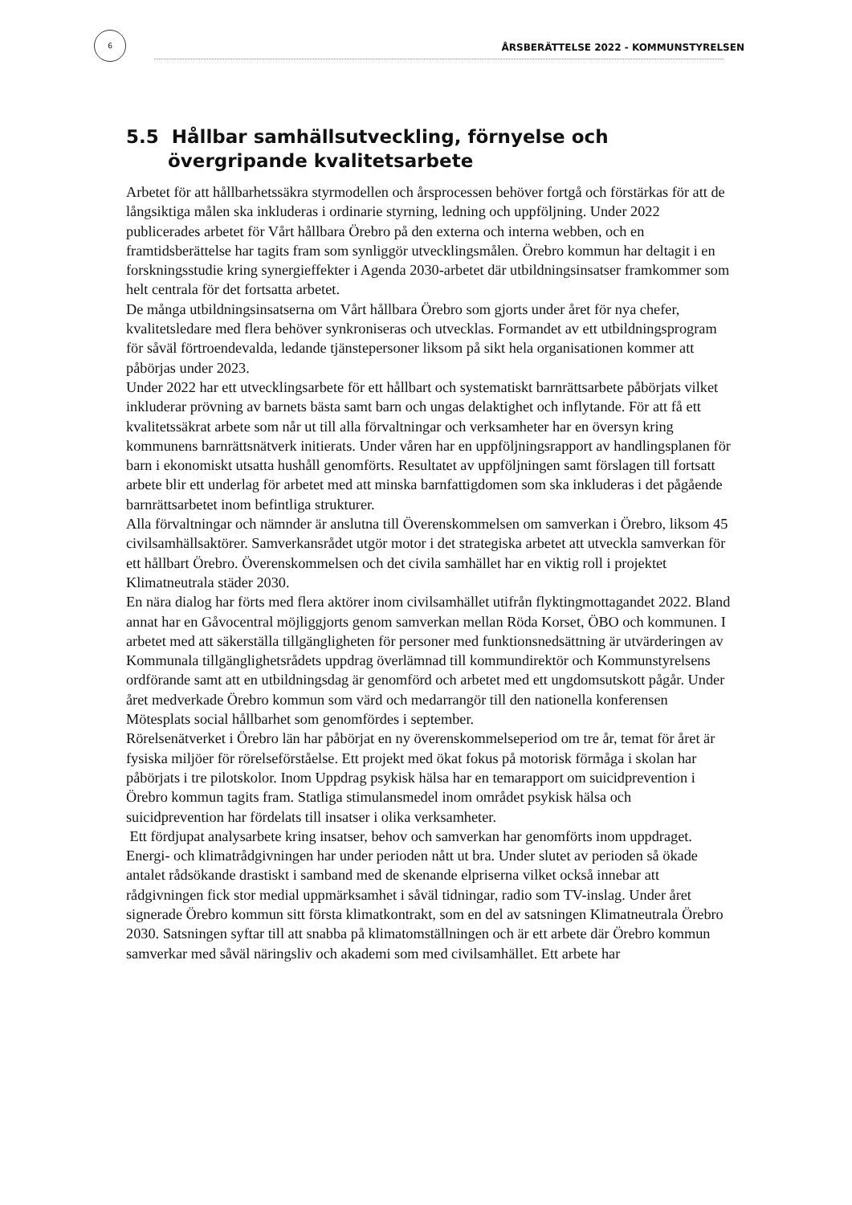6
ÅRSBERÄTTELSE 2022 - KOMMUNSTYRELSEN
5.5 Hållbar samhällsutveckling, förnyelse och övergripande kvalitetsarbete
Arbetet för att hållbarhetssäkra styrmodellen och årsprocessen behöver fortgå och förstärkas för att de långsiktiga målen ska inkluderas i ordinarie styrning, ledning och uppföljning. Under 2022 publicerades arbetet för Vårt hållbara Örebro på den externa och interna webben, och en framtidsberättelse har tagits fram som synliggör utvecklingsmålen. Örebro kommun har deltagit i en forskningsstudie kring synergieffekter i Agenda 2030-arbetet där utbildningsinsatser framkommer som helt centrala för det fortsatta arbetet.
De många utbildningsinsatserna om Vårt hållbara Örebro som gjorts under året för nya chefer, kvalitetsledare med flera behöver synkroniseras och utvecklas. Formandet av ett utbildningsprogram för såväl förtroendevalda, ledande tjänstepersoner liksom på sikt hela organisationen kommer att påbörjas under 2023.
Under 2022 har ett utvecklingsarbete för ett hållbart och systematiskt barnrättsarbete påbörjats vilket inkluderar prövning av barnets bästa samt barn och ungas delaktighet och inflytande. För att få ett kvalitetssäkrat arbete som når ut till alla förvaltningar och verksamheter har en översyn kring kommunens barnrättsnätverk initierats. Under våren har en uppföljningsrapport av handlingsplanen för barn i ekonomiskt utsatta hushåll genomförts. Resultatet av uppföljningen samt förslagen till fortsatt arbete blir ett underlag för arbetet med att minska barnfattigdomen som ska inkluderas i det pågående barnrättsarbetet inom befintliga strukturer.
Alla förvaltningar och nämnder är anslutna till Överenskommelsen om samverkan i Örebro, liksom 45 civilsamhällsaktörer. Samverkansrådet utgör motor i det strategiska arbetet att utveckla samverkan för ett hållbart Örebro. Överenskommelsen och det civila samhället har en viktig roll i projektet Klimatneutrala städer 2030.
En nära dialog har förts med flera aktörer inom civilsamhället utifrån flyktingmottagandet 2022. Bland annat har en Gåvocentral möjliggjorts genom samverkan mellan Röda Korset, ÖBO och kommunen. I arbetet med att säkerställa tillgängligheten för personer med funktionsnedsättning är utvärderingen av Kommunala tillgänglighetsrådets uppdrag överlämnad till kommundirektör och Kommunstyrelsens ordförande samt att en utbildningsdag är genomförd och arbetet med ett ungdomsutskott pågår. Under året medverkade Örebro kommun som värd och medarrangör till den nationella konferensen Mötesplats social hållbarhet som genomfördes i september.
Rörelsenätverket i Örebro län har påbörjat en ny överenskommelseperiod om tre år, temat för året är fysiska miljöer för rörelseförståelse. Ett projekt med ökat fokus på motorisk förmåga i skolan har påbörjats i tre pilotskolor. Inom Uppdrag psykisk hälsa har en temarapport om suicidprevention i Örebro kommun tagits fram. Statliga stimulansmedel inom området psykisk hälsa och suicidprevention har fördelats till insatser i olika verksamheter.
Ett fördjupat analysarbete kring insatser, behov och samverkan har genomförts inom uppdraget. Energi- och klimatrådgivningen har under perioden nått ut bra. Under slutet av perioden så ökade antalet rådsökande drastiskt i samband med de skenande elpriserna vilket också innebar att rådgivningen fick stor medial uppmärksamhet i såväl tidningar, radio som TV-inslag. Under året signerade Örebro kommun sitt första klimatkontrakt, som en del av satsningen Klimatneutrala Örebro 2030. Satsningen syftar till att snabba på klimatomställningen och är ett arbete där Örebro kommun samverkar med såväl näringsliv och akademi som med civilsamhället. Ett arbete har